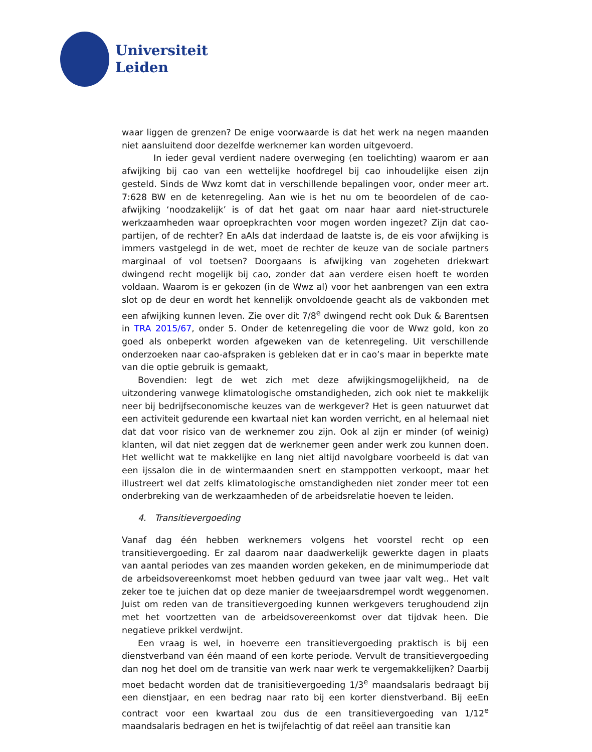Universiteit
Leiden
waar liggen de grenzen? De enige voorwaarde is dat het werk na negen maanden niet aansluitend door dezelfde werknemer kan worden uitgevoerd.
In ieder geval verdient nadere overweging (en toelichting) waarom er aan afwijking bij cao van een wettelijke hoofdregel bij cao inhoudelijke eisen zijn gesteld. Sinds de Wwz komt dat in verschillende bepalingen voor, onder meer art. 7:628 BW en de ketenregeling. Aan wie is het nu om te beoordelen of de cao-afwijking ‘noodzakelijk’ is of dat het gaat om naar haar aard niet-structurele werkzaamheden waar oproepkrachten voor mogen worden ingezet? Zijn dat cao-partijen, of de rechter? En aAls dat inderdaad de laatste is, de eis voor afwijking is immers vastgelegd in de wet, moet de rechter de keuze van de sociale partners marginaal of vol toetsen? Doorgaans is afwijking van zogeheten driekwart dwingend recht mogelijk bij cao, zonder dat aan verdere eisen hoeft te worden voldaan. Waarom is er gekozen (in de Wwz al) voor het aanbrengen van een extra slot op de deur en wordt het kennelijk onvoldoende geacht als de vakbonden met een afwijking kunnen leven. Zie over dit 7/8<sup>e</sup> dwingend recht ook Duk & Barentsen in TRA 2015/67, onder 5. Onder de ketenregeling die voor de Wwz gold, kon zo goed als onbeperkt worden afgeweken van de ketenregeling. Uit verschillende onderzoeken naar cao-afspraken is gebleken dat er in cao’s maar in beperkte mate van die optie gebruik is gemaakt,
Bovendien: legt de wet zich met deze afwijkingsmogelijkheid, na de uitzondering vanwege klimatologische omstandigheden, zich ook niet te makkelijk neer bij bedrijfseconomische keuzes van de werkgever? Het is geen natuurwet dat een activiteit gedurende een kwartaal niet kan worden verricht, en al helemaal niet dat dat voor risico van de werknemer zou zijn. Ook al zijn er minder (of weinig) klanten, wil dat niet zeggen dat de werknemer geen ander werk zou kunnen doen. Het wellicht wat te makkelijke en lang niet altijd navolgbare voorbeeld is dat van een ijssalon die in de wintermaanden snert en stamppotten verkoopt, maar het illustreert wel dat zelfs klimatologische omstandigheden niet zonder meer tot een onderbreking van de werkzaamheden of de arbeidsrelatie hoeven te leiden.
4. Transitievergoeding
Vanaf dag één hebben werknemers volgens het voorstel recht op een transitievergoeding. Er zal daarom naar daadwerkelijk gewerkte dagen in plaats van aantal periodes van zes maanden worden gekeken, en de minimumperiode dat de arbeidsovereenkomst moet hebben geduurd van twee jaar valt weg.. Het valt zeker toe te juichen dat op deze manier de tweejaarsdrempel wordt weggenomen. Juist om reden van de transitievergoeding kunnen werkgevers terughoudend zijn met het voortzetten van de arbeidsovereenkomst over dat tijdvak heen. Die negatieve prikkel verdwijnt.
Een vraag is wel, in hoeverre een transitievergoeding praktisch is bij een dienstverband van één maand of een korte periode. Vervult de transitievergoeding dan nog het doel om de transitie van werk naar werk te vergemakkelijken? Daarbij moet bedacht worden dat de tranisitievergoeding 1/3<sup>e</sup> maandsalaris bedraagt bij een dienstjaar, en een bedrag naar rato bij een korter dienstverband. Bij eeEn contract voor een kwartaal zou dus de een transitievergoeding van 1/12<sup>e</sup> maandsalaris bedragen en het is twijfelachtig of dat reëel aan transitie kan